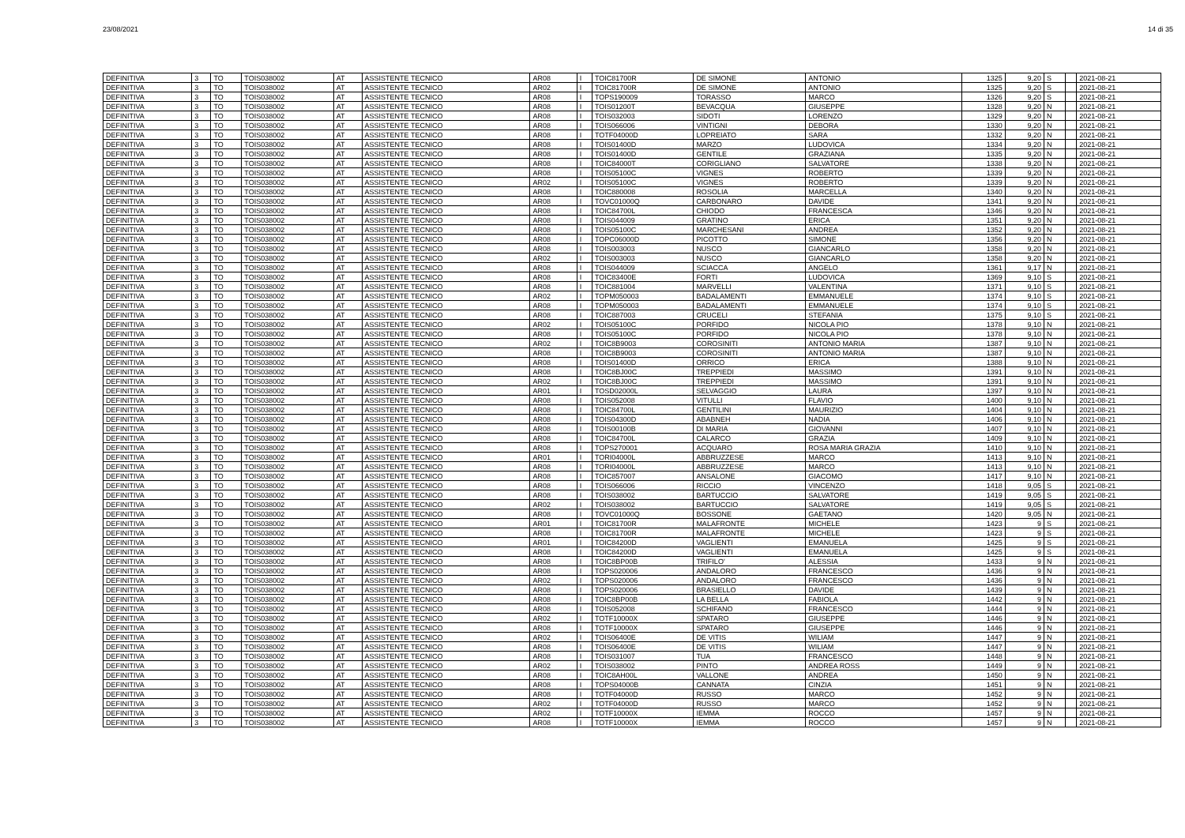23/08/2021 14 di 35
| DEFINITIVA | 3 | TO | TOIS038002 | AT | ASSISTENTE TECNICO | AR08 | I | TOIC81700R | DE SIMONE | ANTONIO | 1325 | 9,20 | S | | 2021-08-21 |
| DEFINITIVA | 3 | TO | TOIS038002 | AT | ASSISTENTE TECNICO | AR02 | I | TOIC81700R | DE SIMONE | ANTONIO | 1325 | 9,20 | S | | 2021-08-21 |
| DEFINITIVA | 3 | TO | TOIS038002 | AT | ASSISTENTE TECNICO | AR08 | I | TOPS190009 | TORASSO | MARCO | 1326 | 9,20 | S | | 2021-08-21 |
| DEFINITIVA | 3 | TO | TOIS038002 | AT | ASSISTENTE TECNICO | AR08 | I | TOIS01200T | BEVACQUA | GIUSEPPE | 1328 | 9,20 | N | | 2021-08-21 |
| DEFINITIVA | 3 | TO | TOIS038002 | AT | ASSISTENTE TECNICO | AR08 | I | TOIS032003 | SIDOTI | LORENZO | 1329 | 9,20 | N | | 2021-08-21 |
| DEFINITIVA | 3 | TO | TOIS038002 | AT | ASSISTENTE TECNICO | AR08 | I | TOIS066006 | VINTIGNI | DEBORA | 1330 | 9,20 | N | | 2021-08-21 |
| DEFINITIVA | 3 | TO | TOIS038002 | AT | ASSISTENTE TECNICO | AR08 | I | TOTF04000D | LOPREIATO | SARA | 1332 | 9,20 | N | | 2021-08-21 |
| DEFINITIVA | 3 | TO | TOIS038002 | AT | ASSISTENTE TECNICO | AR08 | I | TOIS01400D | MARZO | LUDOVICA | 1334 | 9,20 | N | | 2021-08-21 |
| DEFINITIVA | 3 | TO | TOIS038002 | AT | ASSISTENTE TECNICO | AR08 | I | TOIS01400D | GENTILE | GRAZIANA | 1335 | 9,20 | N | | 2021-08-21 |
| DEFINITIVA | 3 | TO | TOIS038002 | AT | ASSISTENTE TECNICO | AR08 | I | TOIC84000T | CORIGLIANO | SALVATORE | 1338 | 9,20 | N | | 2021-08-21 |
| DEFINITIVA | 3 | TO | TOIS038002 | AT | ASSISTENTE TECNICO | AR08 | I | TOIS05100C | VIGNES | ROBERTO | 1339 | 9,20 | N | | 2021-08-21 |
| DEFINITIVA | 3 | TO | TOIS038002 | AT | ASSISTENTE TECNICO | AR02 | I | TOIS05100C | VIGNES | ROBERTO | 1339 | 9,20 | N | | 2021-08-21 |
| DEFINITIVA | 3 | TO | TOIS038002 | AT | ASSISTENTE TECNICO | AR08 | I | TOIC880008 | ROSOLIA | MARCELLA | 1340 | 9,20 | N | | 2021-08-21 |
| DEFINITIVA | 3 | TO | TOIS038002 | AT | ASSISTENTE TECNICO | AR08 | I | TOVC01000Q | CARBONARO | DAVIDE | 1341 | 9,20 | N | | 2021-08-21 |
| DEFINITIVA | 3 | TO | TOIS038002 | AT | ASSISTENTE TECNICO | AR08 | I | TOIC84700L | CHIODO | FRANCESCA | 1346 | 9,20 | N | | 2021-08-21 |
| DEFINITIVA | 3 | TO | TOIS038002 | AT | ASSISTENTE TECNICO | AR08 | I | TOIS044009 | GRATINO | ERICA | 1351 | 9,20 | N | | 2021-08-21 |
| DEFINITIVA | 3 | TO | TOIS038002 | AT | ASSISTENTE TECNICO | AR08 | I | TOIS05100C | MARCHESANI | ANDREA | 1352 | 9,20 | N | | 2021-08-21 |
| DEFINITIVA | 3 | TO | TOIS038002 | AT | ASSISTENTE TECNICO | AR08 | I | TOPC06000D | PICOTTO | SIMONE | 1356 | 9,20 | N | | 2021-08-21 |
| DEFINITIVA | 3 | TO | TOIS038002 | AT | ASSISTENTE TECNICO | AR08 | I | TOIS003003 | NUSCO | GIANCARLO | 1358 | 9,20 | N | | 2021-08-21 |
| DEFINITIVA | 3 | TO | TOIS038002 | AT | ASSISTENTE TECNICO | AR02 | I | TOIS003003 | NUSCO | GIANCARLO | 1358 | 9,20 | N | | 2021-08-21 |
| DEFINITIVA | 3 | TO | TOIS038002 | AT | ASSISTENTE TECNICO | AR08 | I | TOIS044009 | SCIACCA | ANGELO | 1361 | 9,17 | N | | 2021-08-21 |
| DEFINITIVA | 3 | TO | TOIS038002 | AT | ASSISTENTE TECNICO | AR08 | I | TOIC83400E | FORTI | LUDOVICA | 1369 | 9,10 | S | | 2021-08-21 |
| DEFINITIVA | 3 | TO | TOIS038002 | AT | ASSISTENTE TECNICO | AR08 | I | TOIC881004 | MARVELLI | VALENTINA | 1371 | 9,10 | S | | 2021-08-21 |
| DEFINITIVA | 3 | TO | TOIS038002 | AT | ASSISTENTE TECNICO | AR02 | I | TOPM050003 | BADALAMENTI | EMMANUELE | 1374 | 9,10 | S | | 2021-08-21 |
| DEFINITIVA | 3 | TO | TOIS038002 | AT | ASSISTENTE TECNICO | AR08 | I | TOPM050003 | BADALAMENTI | EMMANUELE | 1374 | 9,10 | S | | 2021-08-21 |
| DEFINITIVA | 3 | TO | TOIS038002 | AT | ASSISTENTE TECNICO | AR08 | I | TOIC887003 | CRUCELI | STEFANIA | 1375 | 9,10 | S | | 2021-08-21 |
| DEFINITIVA | 3 | TO | TOIS038002 | AT | ASSISTENTE TECNICO | AR02 | I | TOIS05100C | PORFIDO | NICOLA PIO | 1378 | 9,10 | N | | 2021-08-21 |
| DEFINITIVA | 3 | TO | TOIS038002 | AT | ASSISTENTE TECNICO | AR08 | I | TOIS05100C | PORFIDO | NICOLA PIO | 1378 | 9,10 | N | | 2021-08-21 |
| DEFINITIVA | 3 | TO | TOIS038002 | AT | ASSISTENTE TECNICO | AR02 | I | TOIC8B9003 | COROSINITI | ANTONIO MARIA | 1387 | 9,10 | N | | 2021-08-21 |
| DEFINITIVA | 3 | TO | TOIS038002 | AT | ASSISTENTE TECNICO | AR08 | I | TOIC8B9003 | COROSINITI | ANTONIO MARIA | 1387 | 9,10 | N | | 2021-08-21 |
| DEFINITIVA | 3 | TO | TOIS038002 | AT | ASSISTENTE TECNICO | AR08 | I | TOIS01400D | ORRICO | ERICA | 1388 | 9,10 | N | | 2021-08-21 |
| DEFINITIVA | 3 | TO | TOIS038002 | AT | ASSISTENTE TECNICO | AR08 | I | TOIC8BJ00C | TREPPIEDI | MASSIMO | 1391 | 9,10 | N | | 2021-08-21 |
| DEFINITIVA | 3 | TO | TOIS038002 | AT | ASSISTENTE TECNICO | AR02 | I | TOIC8BJ00C | TREPPIEDI | MASSIMO | 1391 | 9,10 | N | | 2021-08-21 |
| DEFINITIVA | 3 | TO | TOIS038002 | AT | ASSISTENTE TECNICO | AR01 | I | TOSD02000L | SELVAGGIO | LAURA | 1397 | 9,10 | N | | 2021-08-21 |
| DEFINITIVA | 3 | TO | TOIS038002 | AT | ASSISTENTE TECNICO | AR08 | I | TOIS052008 | VITULLI | FLAVIO | 1400 | 9,10 | N | | 2021-08-21 |
| DEFINITIVA | 3 | TO | TOIS038002 | AT | ASSISTENTE TECNICO | AR08 | I | TOIC84700L | GENTILINI | MAURIZIO | 1404 | 9,10 | N | | 2021-08-21 |
| DEFINITIVA | 3 | TO | TOIS038002 | AT | ASSISTENTE TECNICO | AR08 | I | TOIS04300D | ABABNEH | NADIA | 1406 | 9,10 | N | | 2021-08-21 |
| DEFINITIVA | 3 | TO | TOIS038002 | AT | ASSISTENTE TECNICO | AR08 | I | TOIS00100B | DI MARIA | GIOVANNI | 1407 | 9,10 | N | | 2021-08-21 |
| DEFINITIVA | 3 | TO | TOIS038002 | AT | ASSISTENTE TECNICO | AR08 | I | TOIC84700L | CALARCO | GRAZIA | 1409 | 9,10 | N | | 2021-08-21 |
| DEFINITIVA | 3 | TO | TOIS038002 | AT | ASSISTENTE TECNICO | AR08 | I | TOPS270001 | ACQUARO | ROSA MARIA GRAZIA | 1410 | 9,10 | N | | 2021-08-21 |
| DEFINITIVA | 3 | TO | TOIS038002 | AT | ASSISTENTE TECNICO | AR01 | I | TORI04000L | ABBRUZZESE | MARCO | 1413 | 9,10 | N | | 2021-08-21 |
| DEFINITIVA | 3 | TO | TOIS038002 | AT | ASSISTENTE TECNICO | AR08 | I | TORI04000L | ABBRUZZESE | MARCO | 1413 | 9,10 | N | | 2021-08-21 |
| DEFINITIVA | 3 | TO | TOIS038002 | AT | ASSISTENTE TECNICO | AR08 | I | TOIC857007 | ANSALONE | GIACOMO | 1417 | 9,10 | N | | 2021-08-21 |
| DEFINITIVA | 3 | TO | TOIS038002 | AT | ASSISTENTE TECNICO | AR08 | I | TOIS066006 | RICCIO | VINCENZO | 1418 | 9,05 | S | | 2021-08-21 |
| DEFINITIVA | 3 | TO | TOIS038002 | AT | ASSISTENTE TECNICO | AR08 | I | TOIS038002 | BARTUCCIO | SALVATORE | 1419 | 9,05 | S | | 2021-08-21 |
| DEFINITIVA | 3 | TO | TOIS038002 | AT | ASSISTENTE TECNICO | AR02 | I | TOIS038002 | BARTUCCIO | SALVATORE | 1419 | 9,05 | S | | 2021-08-21 |
| DEFINITIVA | 3 | TO | TOIS038002 | AT | ASSISTENTE TECNICO | AR08 | I | TOVC01000Q | BOSSONE | GAETANO | 1420 | 9,05 | N | | 2021-08-21 |
| DEFINITIVA | 3 | TO | TOIS038002 | AT | ASSISTENTE TECNICO | AR01 | I | TOIC81700R | MALAFRONTE | MICHELE | 1423 | 9 | S | | 2021-08-21 |
| DEFINITIVA | 3 | TO | TOIS038002 | AT | ASSISTENTE TECNICO | AR08 | I | TOIC81700R | MALAFRONTE | MICHELE | 1423 | 9 | S | | 2021-08-21 |
| DEFINITIVA | 3 | TO | TOIS038002 | AT | ASSISTENTE TECNICO | AR01 | I | TOIC84200D | VAGLIENTI | EMANUELA | 1425 | 9 | S | | 2021-08-21 |
| DEFINITIVA | 3 | TO | TOIS038002 | AT | ASSISTENTE TECNICO | AR08 | I | TOIC84200D | VAGLIENTI | EMANUELA | 1425 | 9 | S | | 2021-08-21 |
| DEFINITIVA | 3 | TO | TOIS038002 | AT | ASSISTENTE TECNICO | AR08 | I | TOIC8BP00B | TRIFILO' | ALESSIA | 1433 | 9 | N | | 2021-08-21 |
| DEFINITIVA | 3 | TO | TOIS038002 | AT | ASSISTENTE TECNICO | AR08 | I | TOPS020006 | ANDALORO | FRANCESCO | 1436 | 9 | N | | 2021-08-21 |
| DEFINITIVA | 3 | TO | TOIS038002 | AT | ASSISTENTE TECNICO | AR02 | I | TOPS020006 | ANDALORO | FRANCESCO | 1436 | 9 | N | | 2021-08-21 |
| DEFINITIVA | 3 | TO | TOIS038002 | AT | ASSISTENTE TECNICO | AR08 | I | TOPS020006 | BRASIELLO | DAVIDE | 1439 | 9 | N | | 2021-08-21 |
| DEFINITIVA | 3 | TO | TOIS038002 | AT | ASSISTENTE TECNICO | AR08 | I | TOIC8BP00B | LA BELLA | FABIOLA | 1442 | 9 | N | | 2021-08-21 |
| DEFINITIVA | 3 | TO | TOIS038002 | AT | ASSISTENTE TECNICO | AR08 | I | TOIS052008 | SCHIFANO | FRANCESCO | 1444 | 9 | N | | 2021-08-21 |
| DEFINITIVA | 3 | TO | TOIS038002 | AT | ASSISTENTE TECNICO | AR02 | I | TOTF10000X | SPATARO | GIUSEPPE | 1446 | 9 | N | | 2021-08-21 |
| DEFINITIVA | 3 | TO | TOIS038002 | AT | ASSISTENTE TECNICO | AR08 | I | TOTF10000X | SPATARO | GIUSEPPE | 1446 | 9 | N | | 2021-08-21 |
| DEFINITIVA | 3 | TO | TOIS038002 | AT | ASSISTENTE TECNICO | AR02 | I | TOIS06400E | DE VITIS | WILIAM | 1447 | 9 | N | | 2021-08-21 |
| DEFINITIVA | 3 | TO | TOIS038002 | AT | ASSISTENTE TECNICO | AR08 | I | TOIS06400E | DE VITIS | WILIAM | 1447 | 9 | N | | 2021-08-21 |
| DEFINITIVA | 3 | TO | TOIS038002 | AT | ASSISTENTE TECNICO | AR08 | I | TOIS031007 | TUA | FRANCESCO | 1448 | 9 | N | | 2021-08-21 |
| DEFINITIVA | 3 | TO | TOIS038002 | AT | ASSISTENTE TECNICO | AR02 | I | TOIS038002 | PINTO | ANDREA ROSS | 1449 | 9 | N | | 2021-08-21 |
| DEFINITIVA | 3 | TO | TOIS038002 | AT | ASSISTENTE TECNICO | AR08 | I | TOIC8AH00L | VALLONE | ANDREA | 1450 | 9 | N | | 2021-08-21 |
| DEFINITIVA | 3 | TO | TOIS038002 | AT | ASSISTENTE TECNICO | AR08 | I | TOPS04000B | CANNATA | CINZIA | 1451 | 9 | N | | 2021-08-21 |
| DEFINITIVA | 3 | TO | TOIS038002 | AT | ASSISTENTE TECNICO | AR08 | I | TOTF04000D | RUSSO | MARCO | 1452 | 9 | N | | 2021-08-21 |
| DEFINITIVA | 3 | TO | TOIS038002 | AT | ASSISTENTE TECNICO | AR02 | I | TOTF04000D | RUSSO | MARCO | 1452 | 9 | N | | 2021-08-21 |
| DEFINITIVA | 3 | TO | TOIS038002 | AT | ASSISTENTE TECNICO | AR02 | I | TOTF10000X | IEMMA | ROCCO | 1457 | 9 | N | | 2021-08-21 |
| DEFINITIVA | 3 | TO | TOIS038002 | AT | ASSISTENTE TECNICO | AR08 | I | TOTF10000X | IEMMA | ROCCO | 1457 | 9 | N | | 2021-08-21 |